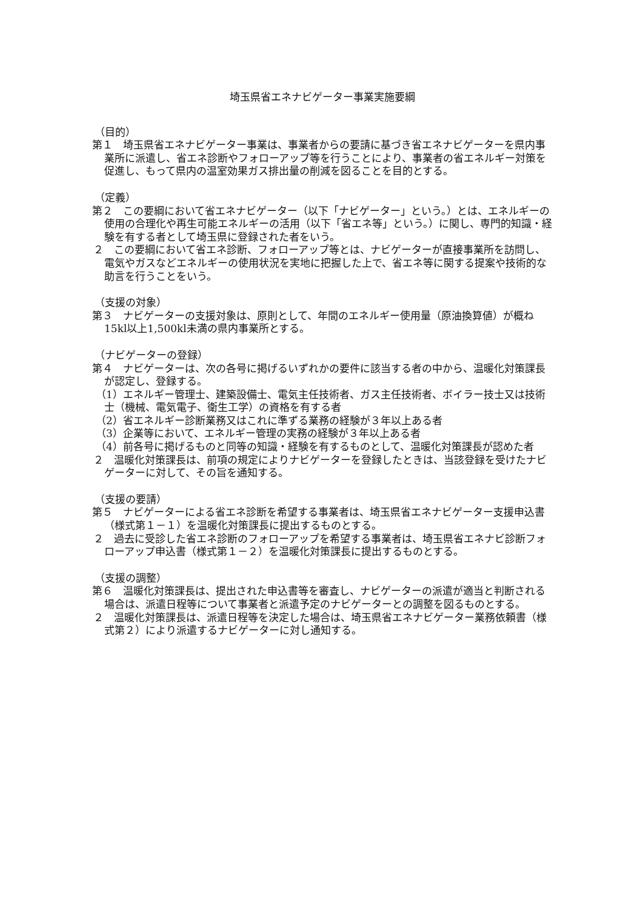埼玉県省エネナビゲーター事業実施要綱
（目的）
第１　埼玉県省エネナビゲーター事業は、事業者からの要請に基づき省エネナビゲーターを県内事業所に派遣し、省エネ診断やフォローアップ等を行うことにより、事業者の省エネルギー対策を促進し、もって県内の温室効果ガス排出量の削減を図ることを目的とする。
（定義）
第２　この要綱において省エネナビゲーター（以下「ナビゲーター」という。）とは、エネルギーの使用の合理化や再生可能エネルギーの活用（以下「省エネ等」という。）に関し、専門的知識・経験を有する者として埼玉県に登録された者をいう。
２　この要綱において省エネ診断、フォローアップ等とは、ナビゲーターが直接事業所を訪問し、電気やガスなどエネルギーの使用状況を実地に把握した上で、省エネ等に関する提案や技術的な助言を行うことをいう。
（支援の対象）
第３　ナビゲーターの支援対象は、原則として、年間のエネルギー使用量（原油換算値）が概ね15kl以上1,500kl未満の県内事業所とする。
（ナビゲーターの登録）
第４　ナビゲーターは、次の各号に掲げるいずれかの要件に該当する者の中から、温暖化対策課長が認定し、登録する。
（1）エネルギー管理士、建築設備士、電気主任技術者、ガス主任技術者、ボイラー技士又は技術士（機械、電気電子、衛生工学）の資格を有する者
（2）省エネルギー診断業務又はこれに準ずる業務の経験が３年以上ある者
（3）企業等において、エネルギー管理の実務の経験が３年以上ある者
（4）前各号に掲げるものと同等の知識・経験を有するものとして、温暖化対策課長が認めた者
２　温暖化対策課長は、前項の規定によりナビゲーターを登録したときは、当該登録を受けたナビゲーターに対して、その旨を通知する。
（支援の要請）
第５　ナビゲーターによる省エネ診断を希望する事業者は、埼玉県省エネナビゲーター支援申込書（様式第１－１）を温暖化対策課長に提出するものとする。
２　過去に受診した省エネ診断のフォローアップを希望する事業者は、埼玉県省エネナビ診断フォローアップ申込書（様式第１－２）を温暖化対策課長に提出するものとする。
（支援の調整）
第６　温暖化対策課長は、提出された申込書等を審査し、ナビゲーターの派遣が適当と判断される場合は、派遣日程等について事業者と派遣予定のナビゲーターとの調整を図るものとする。
２　温暖化対策課長は、派遣日程等を決定した場合は、埼玉県省エネナビゲーター業務依頼書（様式第２）により派遣するナビゲーターに対し通知する。